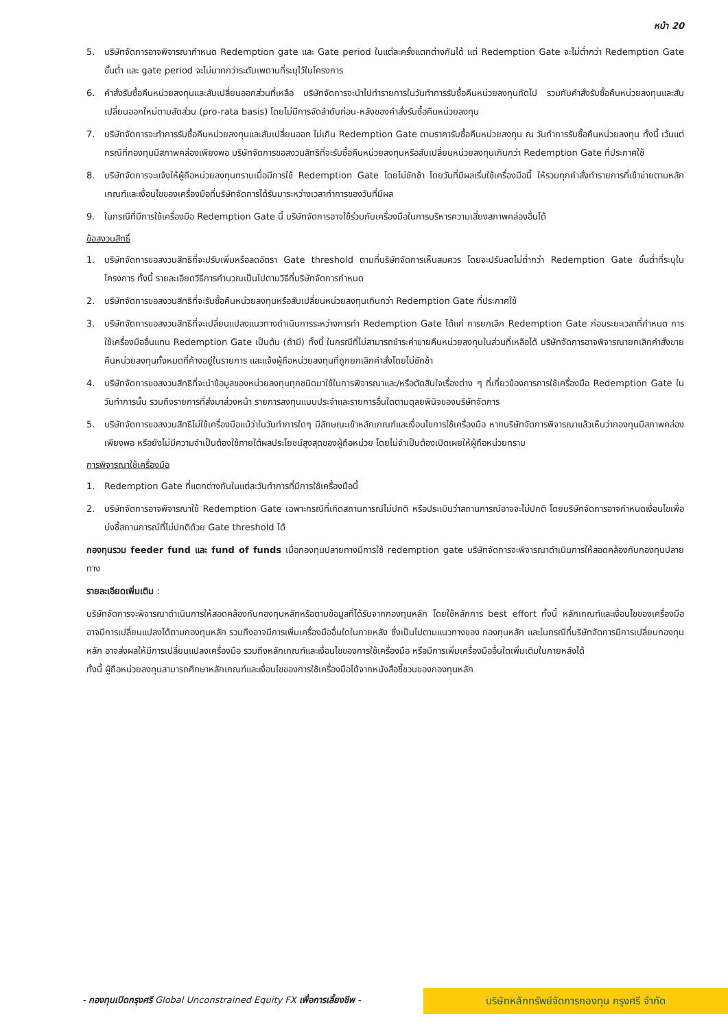หน้า 20
5. บริษัทจัดการอาจพิจารณากำหนด Redemption gate และ Gate period ในแต่ละครั้งแตกต่างกันได้ แต่ Redemption Gate จะไม่ต่ำกว่า Redemption Gate ขั้นต่ำ และ gate period จะไม่มากกว่าระดับเพดานที่ระบุไว้ในโครงการ
6. คำสั่งรับซื้อคืนหน่วยลงทุนและสับเปลี่ยนออกส่วนที่เหลือ บริษัทจัดการจะนำไปทำรายการในวันทำการรับซื้อคืนหน่วยลงทุนถัดไป รวมกับคำสั่งรับซื้อคืนหน่วยลงทุนและสับเปลี่ยนออกใหม่ตามสัดส่วน (pro-rata basis) โดยไม่มีการจัดลำดับก่อน-หลังของคำสั่งรับซื้อคืนหน่วยลงทุน
7. บริษัทจัดการจะทำการรับซื้อคืนหน่วยลงทุนและสับเปลี่ยนออก ไม่เกิน Redemption Gate ตามราคารับซื้อคืนหน่วยลงทุน ณ วันทำการรับซื้อคืนหน่วยลงทุน ทั้งนี้ เว้นแต่กรณีที่กองทุนมีสภาพคล่องเพียงพอ บริษัทจัดการขอสงวนสิทธิที่จะรับซื้อคืนหน่วยลงทุนหรือสับเปลี่ยนหน่วยลงทุนเกินกว่า Redemption Gate ที่ประกาศใช้
8. บริษัทจัดการจะแจ้งให้ผู้ถือหน่วยลงทุนทราบเมื่อมีการใช้ Redemption Gate โดยไม่ชักช้า โดยวันที่มีผลเริ่มใช้เครื่องมือนี้ ให้รวมทุกคำสั่งทำรายการที่เข้าข่ายตามหลักเกณฑ์และเงื่อนไขของเครื่องมือที่บริษัทจัดการได้รับมาระหว่างเวลาทำการของวันที่มีผล
9. ในกรณีที่มีการใช้เครื่องมือ Redemption Gate นี้ บริษัทจัดการอาจใช้ร่วมกับเครื่องมือในการบริหารความเสี่ยงสภาพคล่องอื่นได้
ข้อสงวนสิทธิ์
1. บริษัทจัดการขอสงวนสิทธิที่จะปรับเพิ่มหรือลดอัตรา Gate threshold ตามที่บริษัทจัดการเห็นสมควร โดยจะปรับลดไม่ต่ำกว่า Redemption Gate ขั้นต่ำที่ระบุในโครงการ ทั้งนี้ รายละเอียดวิธีการคำนวณเป็นไปตามวิธีที่บริษัทจัดการกำหนด
2. บริษัทจัดการขอสงวนสิทธิที่จะรับซื้อคืนหน่วยลงทุนหรือสับเปลี่ยนหน่วยลงทุนเกินกว่า Redemption Gate ที่ประกาศใช้
3. บริษัทจัดการขอสงวนสิทธิที่จะเปลี่ยนแปลงแนวทางดำเนินการระหว่างการทำ Redemption Gate ได้แก่ การยกเลิก Redemption Gate ก่อนระยะเวลาที่กำหนด การใช้เครื่องมืออื่นแทน Redemption Gate เป็นต้น (ถ้ามี) ทั้งนี้ ในกรณีที่ไม่สามารถชำระค่าขายคืนหน่วยลงทุนในส่วนที่เหลือได้ บริษัทจัดการอาจพิจารณายกเลิกคำสั่งขายคืนหน่วยลงทุนทั้งหมดที่ค้างอยู่ในรายการ และแจ้งผู้ถือหน่วยลงทุนที่ถูกยกเลิกคำสั่งโดยไม่ชักช้า
4. บริษัทจัดการขอสงวนสิทธิที่จะนำข้อมูลของหน่วยลงทุนทุกชนิดมาใช้ในการพิจารณาและ/หรือตัดสินใจเรื่องต่าง ๆ ที่เกี่ยวข้องการการใช้เครื่องมือ Redemption Gate ในวันทำการนั้น รวมถึงรายการที่ส่งมาล่วงหน้า รายการลงทุนแบบประจำและรายการอื่นใดตามดุลยพินิจของบริษัทจัดการ
5. บริษัทจัดการขอสงวนสิทธิไม่ใช้เครื่องมือแม้ว่าในวันทำการใดๆ มีลักษณะเข้าหลักเกณฑ์และเงื่อนไขการใช้เครื่องมือ หากบริษัทจัดการพิจารณาแล้วเห็นว่ากองทุนมีสภาพคล่องเพียงพอ หรือยังไม่มีความจำเป็นต้องใช้ภายใต้ผลประโยชน์สูงสุดของผู้ถือหน่วย โดยไม่จำเป็นต้องเปิดเผยให้ผู้ถือหน่วยทราบ
การพิจารณาใช้เครื่องมือ
1. Redemption Gate ที่แตกต่างกันในแต่ละวันทำการที่มีการใช้เครื่องมือนี้
2. บริษัทจัดการอาจพิจารณาใช้ Redemption Gate เฉพาะกรณีที่เกิดสถานการณ์ไม่ปกติ หรือประเมินว่าสถานการณ์อาจจะไม่ปกติ โดยบริษัทจัดการอาจกำหนดเงื่อนไขเพื่อบ่งชี้สถานการณ์ที่ไม่ปกติด้วย Gate threshold ได้
กองทุนรวม feeder fund และ fund of funds เมื่อกองทุนปลายทางมีการใช้ redemption gate บริษัทจัดการจะพิจารณาดำเนินการให้สอดคล้องกับกองทุนปลายทาง
รายละเอียดเพิ่มเติม :
บริษัทจัดการจะพิจารณาดำเนินการให้สอดคล้องกับกองทุนหลักหรือตามข้อมูลที่ได้รับจากกองทุนหลัก โดยใช้หลักการ best effort ทั้งนี้ หลักเกณฑ์และเงื่อนไขของเครื่องมือ อาจมีการเปลี่ยนแปลงได้ตามกองทุนหลัก รวมถึงอาจมีการเพิ่มเครื่องมืออื่นใดในภายหลัง ซึ่งเป็นไปตามแนวทางของ กองทุนหลัก และในกรณีที่บริษัทจัดการมีการเปลี่ยนกองทุนหลัก อาจส่งผลให้มีการเปลี่ยนแปลงเครื่องมือ รวมถึงหลักเกณฑ์และเงื่อนไขของการใช้เครื่องมือ หรือมีการเพิ่มเครื่องมืออื่นใดเพิ่มเติมในภายหลังได้
ทั้งนี้ ผู้ถือหน่วยลงทุนสามารถศึกษาหลักเกณฑ์และเงื่อนไขของการใช้เครื่องมือได้จากหนังสือชี้ชวนของกองทุนหลัก
- กองทุนเปิดกรุงศรี Global Unconstrained Equity FX เพื่อการเลี้ยงชีพ -
บริษัทหลักทรัพย์จัดการกองทุน กรุงศรี จำกัด